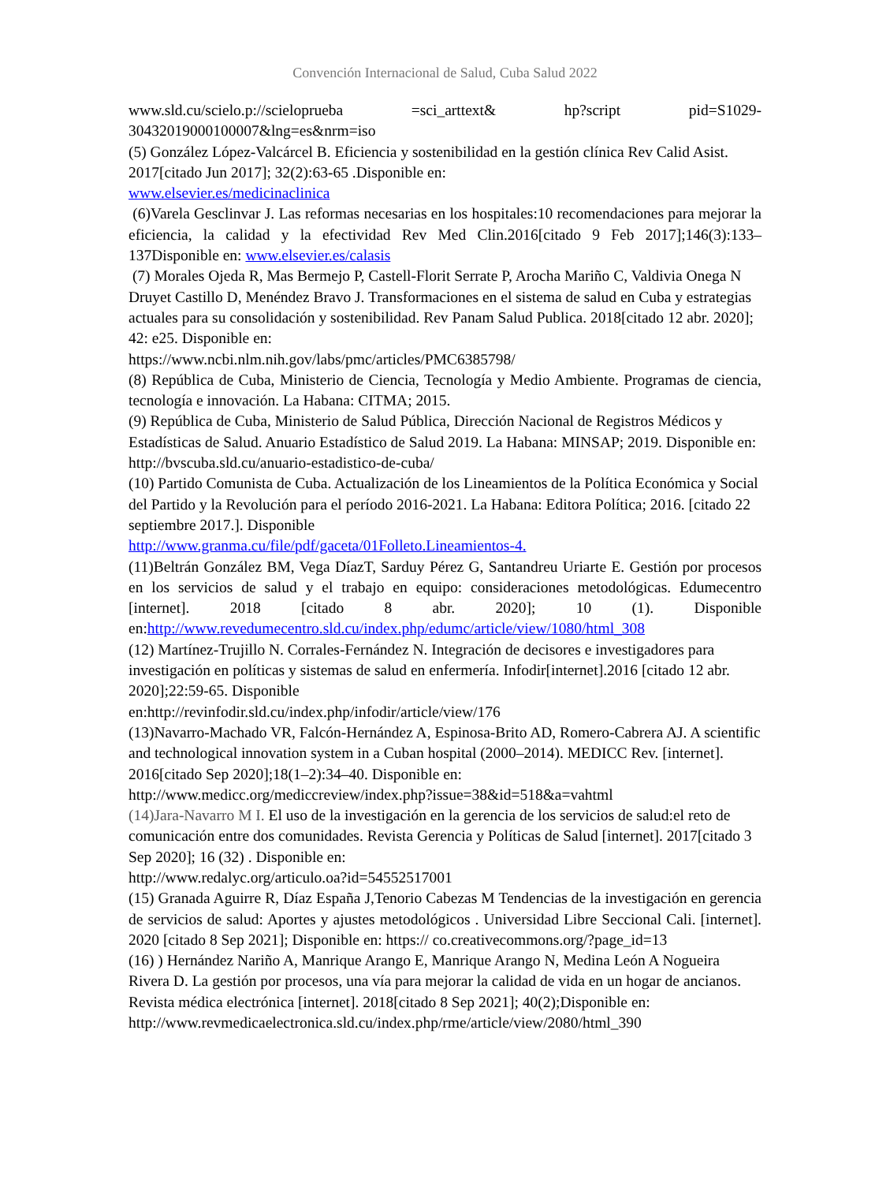Convención Internacional de Salud, Cuba Salud 2022
www.sld.cu/scielo.p://scieloprueba =sci_arttext& hp?script pid=S1029-
30432019000100007&lng=es&nrm=iso
(5) González López-Valcárcel B. Eficiencia y sostenibilidad en la gestión clínica Rev Calid Asist. 2017[citado Jun 2017]; 32(2):63-65 .Disponible en:
www.elsevier.es/medicinaclinica
(6)Varela Gesclinvar J. Las reformas necesarias en los hospitales:10 recomendaciones para mejorar la eficiencia, la calidad y la efectividad Rev Med Clin.2016[citado 9 Feb 2017];146(3):133–137Disponible en: www.elsevier.es/calasis
(7) Morales Ojeda R, Mas Bermejo P, Castell-Florit Serrate P, Arocha Mariño C, Valdivia Onega N Druyet Castillo D, Menéndez Bravo J. Transformaciones en el sistema de salud en Cuba y estrategias actuales para su consolidación y sostenibilidad. Rev Panam Salud Publica. 2018[citado 12 abr. 2020]; 42: e25. Disponible en:
https://www.ncbi.nlm.nih.gov/labs/pmc/articles/PMC6385798/
(8) República de Cuba, Ministerio de Ciencia, Tecnología y Medio Ambiente. Programas de ciencia, tecnología e innovación. La Habana: CITMA; 2015.
(9) República de Cuba, Ministerio de Salud Pública, Dirección Nacional de Registros Médicos y Estadísticas de Salud. Anuario Estadístico de Salud 2019. La Habana: MINSAP; 2019. Disponible en: http://bvscuba.sld.cu/anuario-estadistico-de-cuba/
(10) Partido Comunista de Cuba. Actualización de los Lineamientos de la Política Económica y Social del Partido y la Revolución para el período 2016-2021. La Habana: Editora Política; 2016. [citado 22 septiembre 2017.]. Disponible
http://www.granma.cu/file/pdf/gaceta/01Folleto.Lineamientos-4.
(11)Beltrán González BM, Vega DíazT, Sarduy Pérez G, Santandreu Uriarte E. Gestión por procesos en los servicios de salud y el trabajo en equipo: consideraciones metodológicas. Edumecentro [internet]. 2018 [citado 8 abr. 2020]; 10 (1). Disponible en:http://www.revedumecentro.sld.cu/index.php/edumc/article/view/1080/html_308
(12) Martínez-Trujillo N. Corrales-Fernández N. Integración de decisores e investigadores para investigación en políticas y sistemas de salud en enfermería. Infodir[internet].2016 [citado 12 abr. 2020];22:59-65. Disponible
en:http://revinfodir.sld.cu/index.php/infodir/article/view/176
(13)Navarro-Machado VR, Falcón-Hernández A, Espinosa-Brito AD, Romero-Cabrera AJ. A scientific and technological innovation system in a Cuban hospital (2000–2014). MEDICC Rev. [internet]. 2016[citado Sep 2020];18(1–2):34–40. Disponible en:
http://www.medicc.org/mediccreview/index.php?issue=38&id=518&a=vahtml
(14)Jara-Navarro M I. El uso de la investigación en la gerencia de los servicios de salud:el reto de comunicación entre dos comunidades. Revista Gerencia y Políticas de Salud [internet]. 2017[citado 3 Sep 2020]; 16 (32) . Disponible en:
http://www.redalyc.org/articulo.oa?id=54552517001
(15) Granada Aguirre R, Díaz España J,Tenorio Cabezas M Tendencias de la investigación en gerencia de servicios de salud: Aportes y ajustes metodológicos . Universidad Libre Seccional Cali. [internet]. 2020 [citado 8 Sep 2021]; Disponible en: https:// co.creativecommons.org/?page_id=13
(16) ) Hernández Nariño A, Manrique Arango E, Manrique Arango N, Medina León A Nogueira Rivera D. La gestión por procesos, una vía para mejorar la calidad de vida en un hogar de ancianos. Revista médica electrónica [internet]. 2018[citado 8 Sep 2021]; 40(2);Disponible en:
http://www.revmedicaelectronica.sld.cu/index.php/rme/article/view/2080/html_390